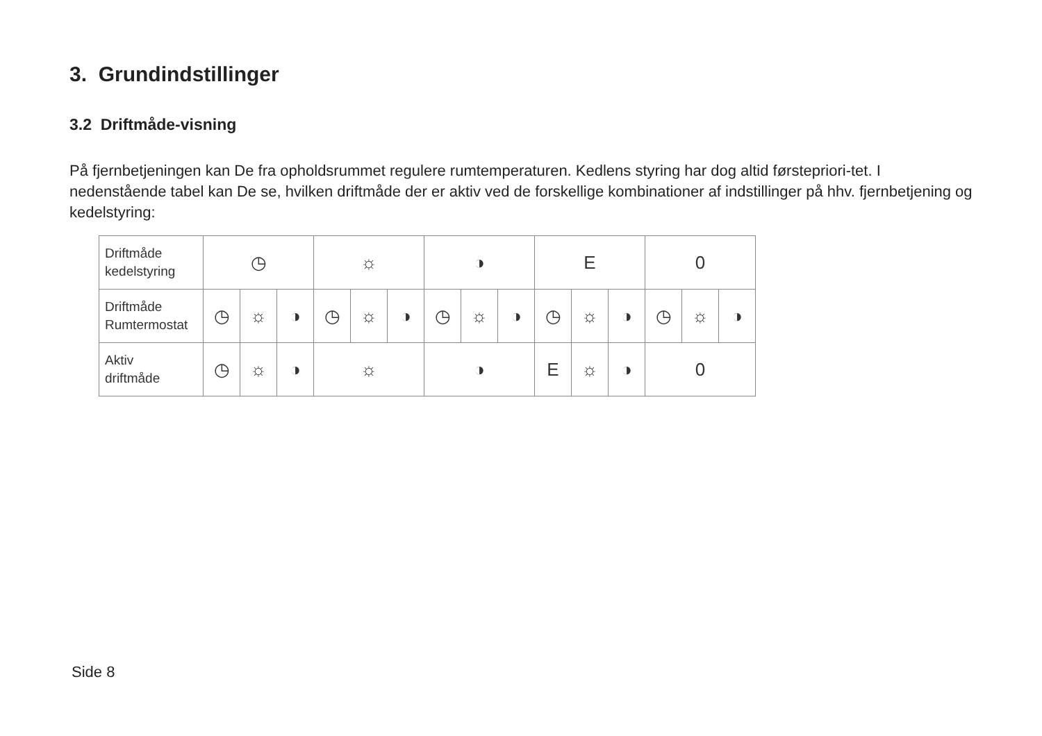3. Grundindstillinger
3.2 Driftmåde-visning
På fjernbetjeningen kan De fra opholdsrummet regulere rumtemperaturen. Kedlens styring har dog altid førstepriori-tet. I nedenstående tabel kan De se, hvilken driftmåde der er aktiv ved de forskellige kombinationer af indstillinger på hhv. fjernbetjening og kedelstyring:
| Driftmåde kedelstyring | ◷ | | | ☼ | | | ◑ | | | E | | | 0 | | |
| Driftmåde Rumtermostat | ◷ | ☼ | ◑ | ◷ | ☼ | ◑ | ◷ | ☼ | ◑ | ◷ | ☼ | ◑ | ◷ | ☼ | ◑ |
| Aktiv driftmåde | ◷ | ☼ | ◑ | ☼ | | | ◑ | | | E | ☼ | ◑ | 0 | | |
Side 8